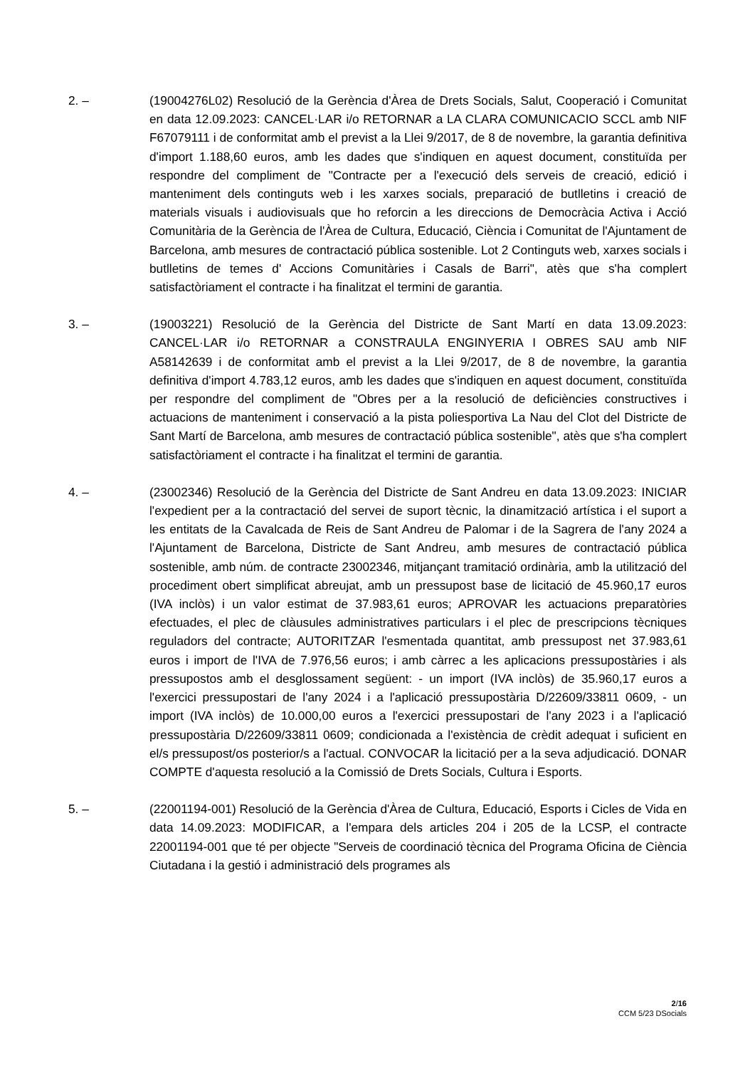2. – (19004276L02) Resolució de la Gerència d'Àrea de Drets Socials, Salut, Cooperació i Comunitat en data 12.09.2023: CANCEL·LAR i/o RETORNAR a LA CLARA COMUNICACIO SCCL amb NIF F67079111 i de conformitat amb el previst a la Llei 9/2017, de 8 de novembre, la garantia definitiva d'import 1.188,60 euros, amb les dades que s'indiquen en aquest document, constituïda per respondre del compliment de "Contracte per a l'execució dels serveis de creació, edició i manteniment dels continguts web i les xarxes socials, preparació de butlletins i creació de materials visuals i audiovisuals que ho reforcin a les direccions de Democràcia Activa i Acció Comunitària de la Gerència de l'Àrea de Cultura, Educació, Ciència i Comunitat de l'Ajuntament de Barcelona, amb mesures de contractació pública sostenible. Lot 2 Continguts web, xarxes socials i butlletins de temes d' Accions Comunitàries i Casals de Barri", atès que s'ha complert satisfactòriament el contracte i ha finalitzat el termini de garantia.
3. – (19003221) Resolució de la Gerència del Districte de Sant Martí en data 13.09.2023: CANCEL·LAR i/o RETORNAR a CONSTRAULA ENGINYERIA I OBRES SAU amb NIF A58142639 i de conformitat amb el previst a la Llei 9/2017, de 8 de novembre, la garantia definitiva d'import 4.783,12 euros, amb les dades que s'indiquen en aquest document, constituïda per respondre del compliment de "Obres per a la resolució de deficiències constructives i actuacions de manteniment i conservació a la pista poliesportiva La Nau del Clot del Districte de Sant Martí de Barcelona, amb mesures de contractació pública sostenible", atès que s'ha complert satisfactòriament el contracte i ha finalitzat el termini de garantia.
4. – (23002346) Resolució de la Gerència del Districte de Sant Andreu en data 13.09.2023: INICIAR l'expedient per a la contractació del servei de suport tècnic, la dinamització artística i el suport a les entitats de la Cavalcada de Reis de Sant Andreu de Palomar i de la Sagrera de l'any 2024 a l'Ajuntament de Barcelona, Districte de Sant Andreu, amb mesures de contractació pública sostenible, amb núm. de contracte 23002346, mitjançant tramitació ordinària, amb la utilització del procediment obert simplificat abreujat, amb un pressupost base de licitació de 45.960,17 euros (IVA inclòs) i un valor estimat de 37.983,61 euros; APROVAR les actuacions preparatòries efectuades, el plec de clàusules administratives particulars i el plec de prescripcions tècniques reguladors del contracte; AUTORITZAR l'esmentada quantitat, amb pressupost net 37.983,61 euros i import de l'IVA de 7.976,56 euros; i amb càrrec a les aplicacions pressupostàries i als pressupostos amb el desglossament següent: - un import (IVA inclòs) de 35.960,17 euros a l'exercici pressupostari de l'any 2024 i a l'aplicació pressupostària D/22609/33811 0609, - un import (IVA inclòs) de 10.000,00 euros a l'exercici pressupostari de l'any 2023 i a l'aplicació pressupostària D/22609/33811 0609; condicionada a l'existència de crèdit adequat i suficient en el/s pressupost/os posterior/s a l'actual. CONVOCAR la licitació per a la seva adjudicació. DONAR COMPTE d'aquesta resolució a la Comissió de Drets Socials, Cultura i Esports.
5. – (22001194-001) Resolució de la Gerència d'Àrea de Cultura, Educació, Esports i Cicles de Vida en data 14.09.2023: MODIFICAR, a l'empara dels articles 204 i 205 de la LCSP, el contracte 22001194-001 que té per objecte "Serveis de coordinació tècnica del Programa Oficina de Ciència Ciutadana i la gestió i administració dels programes als
2/16
CCM 5/23 DSocials